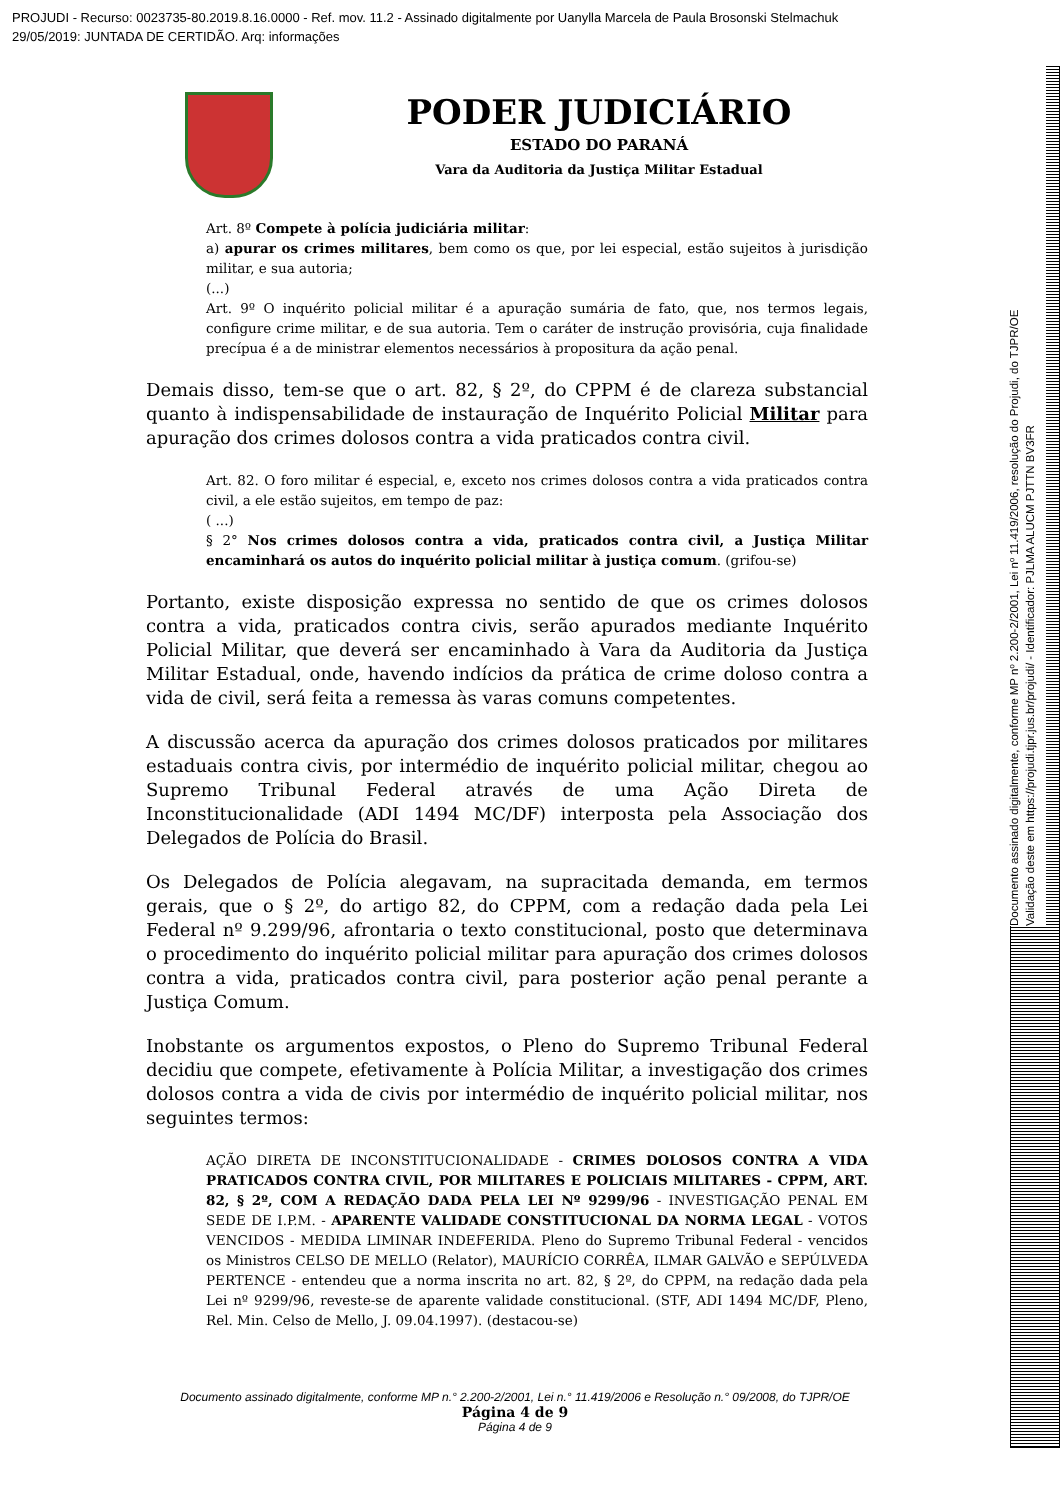PROJUDI - Recurso: 0023735-80.2019.8.16.0000 - Ref. mov. 11.2 - Assinado digitalmente por Uanylla Marcela de Paula Brosonski Stelmachuk
29/05/2019: JUNTADA DE CERTIDÃO. Arq: informações
Documento assinado digitalmente, conforme MP nº 2.200-2/2001, Lei nº 11.419/2006, resolução do Projudi, do TJPR/OE
Validação deste em https://projudi.tjpr.jus.br/projudi/ - Identificador: PJLMA ALUCM PJTTN BV3FR
PODER JUDICIÁRIO
ESTADO DO PARANÁ
Vara da Auditoria da Justiça Militar Estadual
Art. 8º Compete à polícia judiciária militar:
a) apurar os crimes militares, bem como os que, por lei especial, estão sujeitos à jurisdição militar, e sua autoria;
(...)
Art. 9º O inquérito policial militar é a apuração sumária de fato, que, nos termos legais, configure crime militar, e de sua autoria. Tem o caráter de instrução provisória, cuja finalidade precípua é a de ministrar elementos necessários à propositura da ação penal.
Demais disso, tem-se que o art. 82, § 2º, do CPPM é de clareza substancial quanto à indispensabilidade de instauração de Inquérito Policial Militar para apuração dos crimes dolosos contra a vida praticados contra civil.
Art. 82. O foro militar é especial, e, exceto nos crimes dolosos contra a vida praticados contra civil, a ele estão sujeitos, em tempo de paz:
( ...)
§ 2° Nos crimes dolosos contra a vida, praticados contra civil, a Justiça Militar encaminhará os autos do inquérito policial militar à justiça comum. (grifou-se)
Portanto, existe disposição expressa no sentido de que os crimes dolosos contra a vida, praticados contra civis, serão apurados mediante Inquérito Policial Militar, que deverá ser encaminhado à Vara da Auditoria da Justiça Militar Estadual, onde, havendo indícios da prática de crime doloso contra a vida de civil, será feita a remessa às varas comuns competentes.
A discussão acerca da apuração dos crimes dolosos praticados por militares estaduais contra civis, por intermédio de inquérito policial militar, chegou ao Supremo Tribunal Federal através de uma Ação Direta de Inconstitucionalidade (ADI 1494 MC/DF) interposta pela Associação dos Delegados de Polícia do Brasil.
Os Delegados de Polícia alegavam, na supracitada demanda, em termos gerais, que o § 2º, do artigo 82, do CPPM, com a redação dada pela Lei Federal nº 9.299/96, afrontaria o texto constitucional, posto que determinava o procedimento do inquérito policial militar para apuração dos crimes dolosos contra a vida, praticados contra civil, para posterior ação penal perante a Justiça Comum.
Inobstante os argumentos expostos, o Pleno do Supremo Tribunal Federal decidiu que compete, efetivamente à Polícia Militar, a investigação dos crimes dolosos contra a vida de civis por intermédio de inquérito policial militar, nos seguintes termos:
AÇÃO DIRETA DE INCONSTITUCIONALIDADE - CRIMES DOLOSOS CONTRA A VIDA PRATICADOS CONTRA CIVIL, POR MILITARES E POLICIAIS MILITARES - CPPM, ART. 82, § 2º, COM A REDAÇÃO DADA PELA LEI Nº 9299/96 - INVESTIGAÇÃO PENAL EM SEDE DE I.P.M. - APARENTE VALIDADE CONSTITUCIONAL DA NORMA LEGAL - VOTOS VENCIDOS - MEDIDA LIMINAR INDEFERIDA. Pleno do Supremo Tribunal Federal - vencidos os Ministros CELSO DE MELLO (Relator), MAURÍCIO CORRÊA, ILMAR GALVÃO e SEPÚLVEDA PERTENCE - entendeu que a norma inscrita no art. 82, § 2º, do CPPM, na redação dada pela Lei nº 9299/96, reveste-se de aparente validade constitucional. (STF, ADI 1494 MC/DF, Pleno, Rel. Min. Celso de Mello, J. 09.04.1997). (destacou-se)
Documento assinado digitalmente, conforme MP n.° 2.200-2/2001, Lei n.° 11.419/2006 e Resolução n.° 09/2008, do TJPR/OE
Página 4 de 9
Página 4 de 9